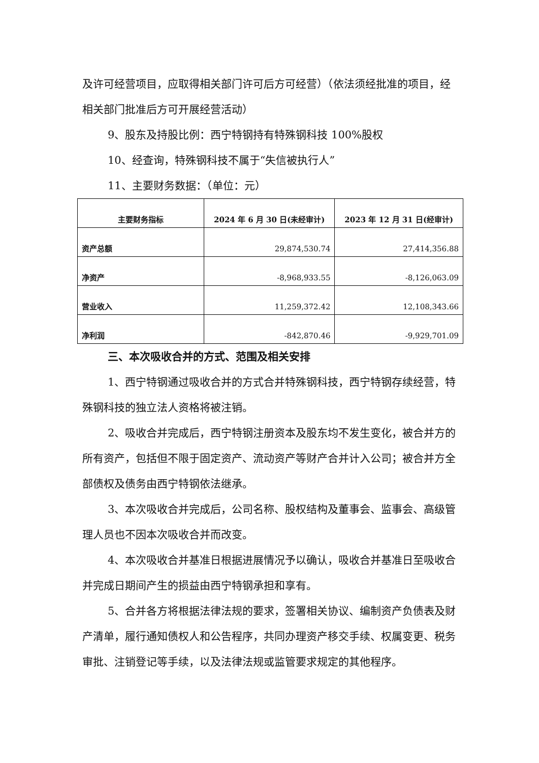及许可经营项目，应取得相关部门许可后方可经营）（依法须经批准的项目，经相关部门批准后方可开展经营活动）
9、股东及持股比例：西宁特钢持有特殊钢科技 100%股权
10、经查询，特殊钢科技不属于“失信被执行人”
11、主要财务数据：（单位：元）
| 主要财务指标 | 2024 年 6 月 30 日(未经审计) | 2023 年 12 月 31 日(经审计) |
| --- | --- | --- |
| 资产总额 | 29,874,530.74 | 27,414,356.88 |
| 净资产 | -8,968,933.55 | -8,126,063.09 |
| 营业收入 | 11,259,372.42 | 12,108,343.66 |
| 净利润 | -842,870.46 | -9,929,701.09 |
三、本次吸收合并的方式、范围及相关安排
1、西宁特钢通过吸收合并的方式合并特殊钢科技，西宁特钢存续经营，特殊钢科技的独立法人资格将被注销。
2、吸收合并完成后，西宁特钢注册资本及股东均不发生变化，被合并方的所有资产，包括但不限于固定资产、流动资产等财产合并计入公司；被合并方全部债权及债务由西宁特钢依法继承。
3、本次吸收合并完成后，公司名称、股权结构及董事会、监事会、高级管理人员也不因本次吸收合并而改变。
4、本次吸收合并基准日根据进展情况予以确认，吸收合并基准日至吸收合并完成日期间产生的损益由西宁特钢承担和享有。
5、合并各方将根据法律法规的要求，签署相关协议、编制资产负债表及财产清单，履行通知债权人和公告程序，共同办理资产移交手续、权属变更、税务审批、注销登记等手续，以及法律法规或监管要求规定的其他程序。